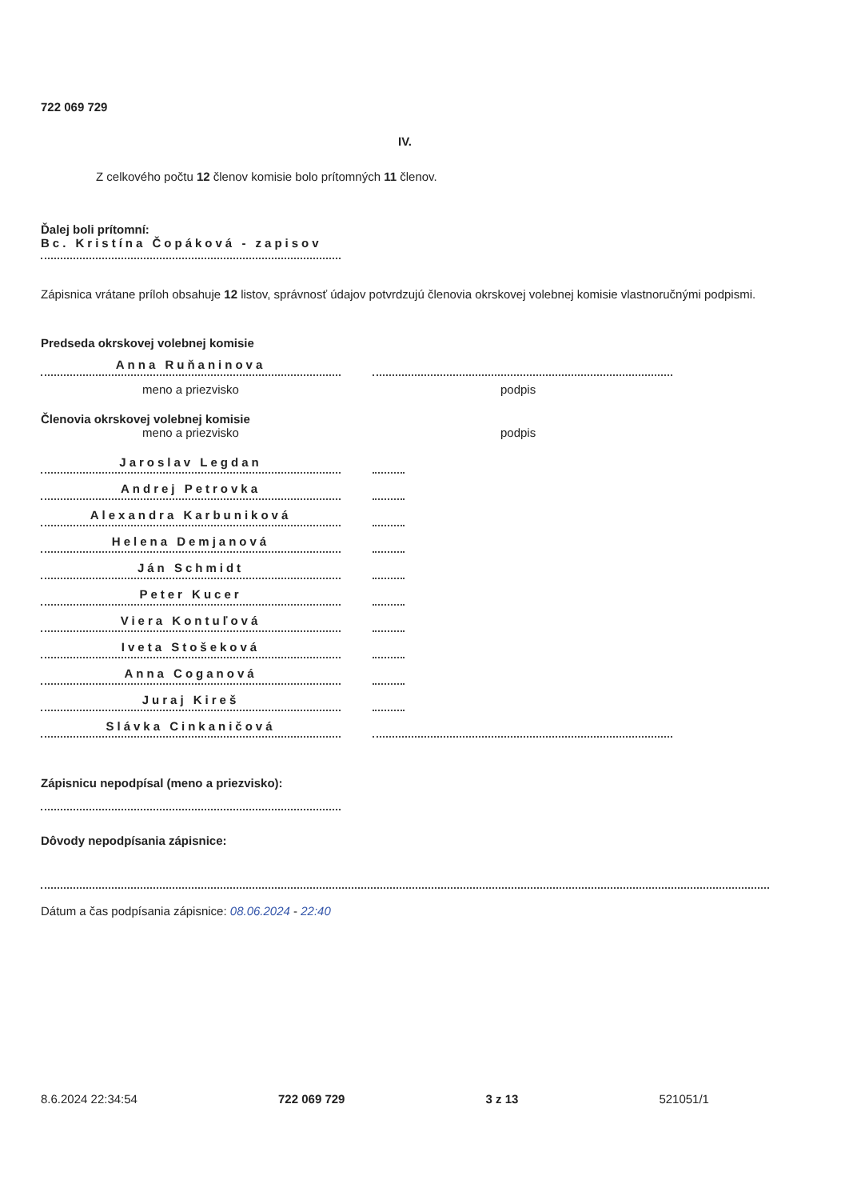722 069 729
IV.
Z celkového počtu 12 členov komisie bolo prítomných 11 členov.
Ďalej boli prítomní:
Bc. Kristína Čopáková - zapisov
Zápisnica vrátane príloh obsahuje 12 listov, správnosť údajov potvrdzujú členovia okrskovej volebnej komisie vlastnoručnými podpismi.
Predseda okrskovej volebnej komisie
Anna Ruňaninova
meno a priezvisko podpis
Členovia okrskovej volebnej komisie
meno a priezvisko podpis
Jaroslav Legdan
Andrej Petrovka
Alexandra Karbuniková
Helena Demjanová
Ján Schmidt
Peter Kucer
Viera Kontuľová
Iveta Stošeková
Anna Coganová
Juraj Kireš
Slávka Cinkaničová
Zápisnicu nepodpísal (meno a priezvisko):
Dôvody nepodpísania zápisnice:
Dátum a čas podpísania zápisnice: 08.06.2024 - 22:40
8.6.2024 22:34:54 722 069 729 3 z 13 521051/1